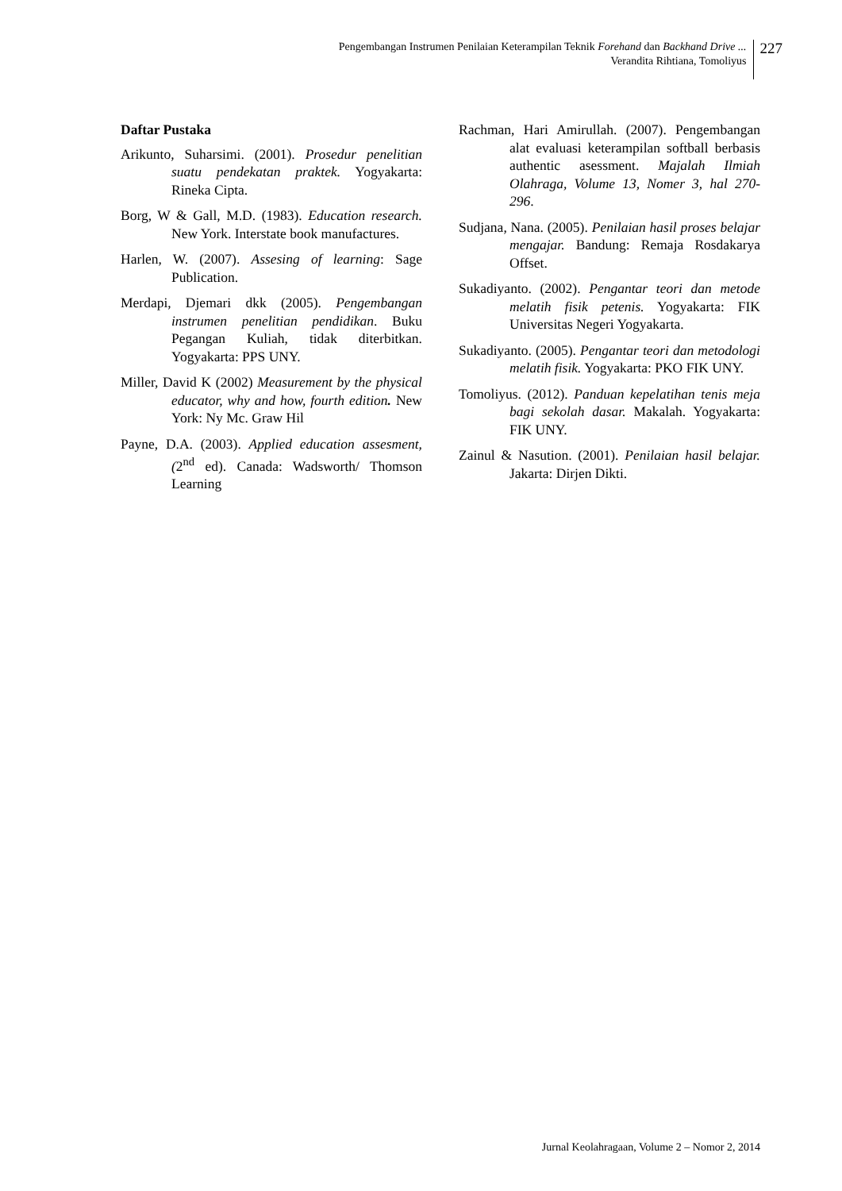Pengembangan Instrumen Penilaian Keterampilan Teknik Forehand dan Backhand Drive ...
Verandita Rihtiana, Tomoliyus
227
Daftar Pustaka
Arikunto, Suharsimi. (2001). Prosedur penelitian suatu pendekatan praktek. Yogyakarta: Rineka Cipta.
Borg, W & Gall, M.D. (1983). Education research. New York. Interstate book manufactures.
Harlen, W. (2007). Assesing of learning: Sage Publication.
Merdapi, Djemari dkk (2005). Pengembangan instrumen penelitian pendidikan. Buku Pegangan Kuliah, tidak diterbitkan. Yogyakarta: PPS UNY.
Miller, David K (2002) Measurement by the physical educator, why and how, fourth edition. New York: Ny Mc. Graw Hil
Payne, D.A. (2003). Applied education assesment, (2<sup>nd</sup> ed). Canada: Wadsworth/ Thomson Learning
Rachman, Hari Amirullah. (2007). Pengembangan alat evaluasi keterampilan softball berbasis authentic asessment. Majalah Ilmiah Olahraga, Volume 13, Nomer 3, hal 270-296.
Sudjana, Nana. (2005). Penilaian hasil proses belajar mengajar. Bandung: Remaja Rosdakarya Offset.
Sukadiyanto. (2002). Pengantar teori dan metode melatih fisik petenis. Yogyakarta: FIK Universitas Negeri Yogyakarta.
Sukadiyanto. (2005). Pengantar teori dan metodologi melatih fisik. Yogyakarta: PKO FIK UNY.
Tomoliyus. (2012). Panduan kepelatihan tenis meja bagi sekolah dasar. Makalah. Yogyakarta: FIK UNY.
Zainul & Nasution. (2001). Penilaian hasil belajar. Jakarta: Dirjen Dikti.
Jurnal Keolahragaan, Volume 2 – Nomor 2, 2014